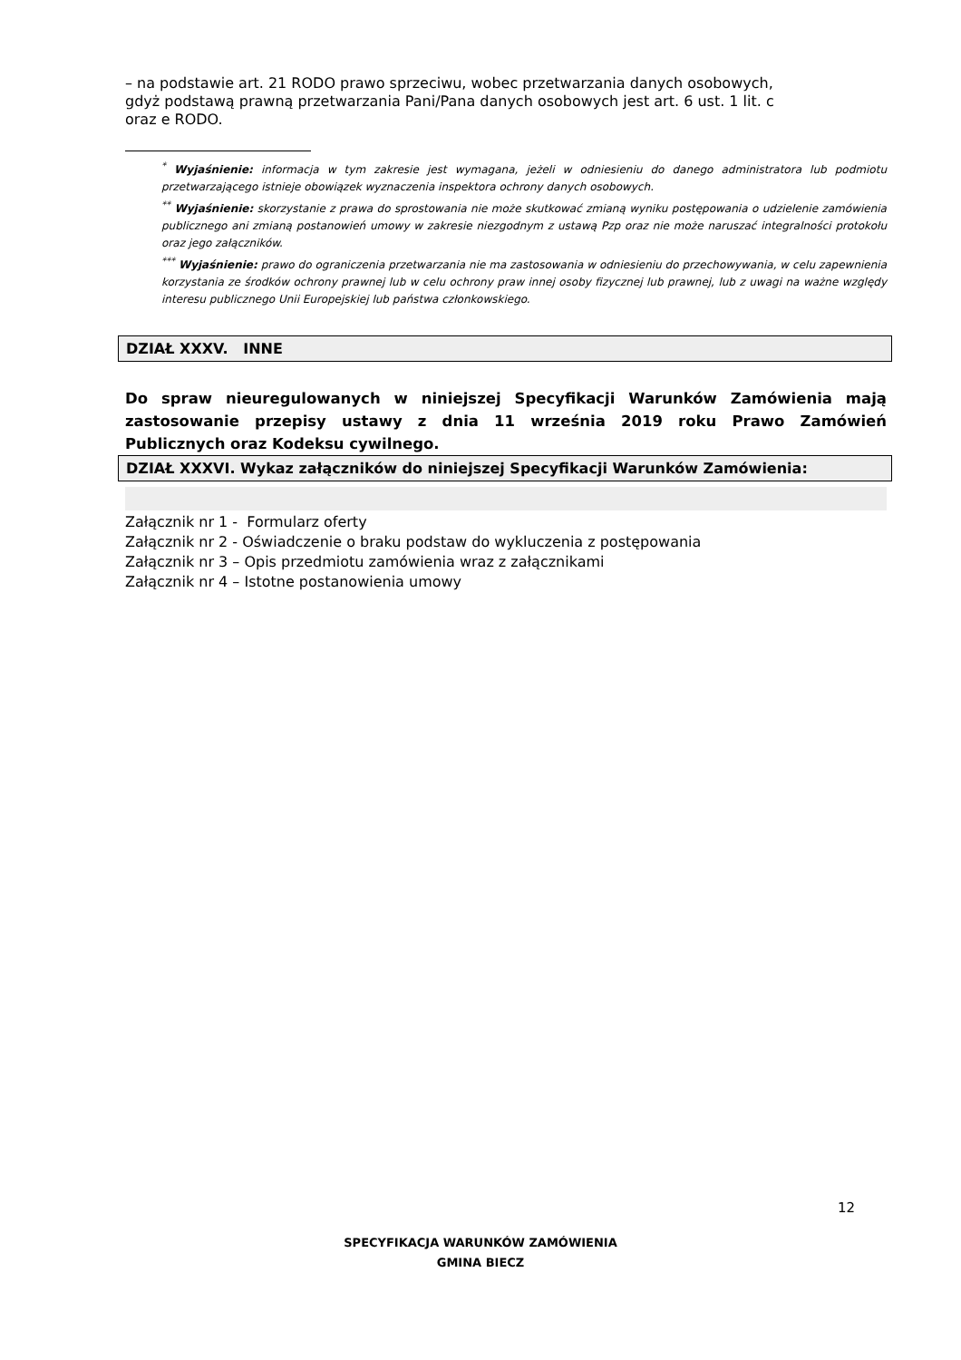– na podstawie art. 21 RODO prawo sprzeciwu, wobec przetwarzania danych osobowych,
gdyż podstawą prawną przetwarzania Pani/Pana danych osobowych jest art. 6 ust. 1 lit. c
oraz e RODO.
<sup>*</sup> Wyjaśnienie: informacja w tym zakresie jest wymagana, jeżeli w odniesieniu do danego administratora lub podmiotu przetwarzającego istnieje obowiązek wyznaczenia inspektora ochrony danych osobowych.
<sup>**</sup> Wyjaśnienie: skorzystanie z prawa do sprostowania nie może skutkować zmianą wyniku postępowania o udzielenie zamówienia publicznego ani zmianą postanowień umowy w zakresie niezgodnym z ustawą Pzp oraz nie może naruszać integralności protokołu oraz jego załączników.
<sup>***</sup> Wyjaśnienie: prawo do ograniczenia przetwarzania nie ma zastosowania w odniesieniu do przechowywania, w celu zapewnienia korzystania ze środków ochrony prawnej lub w celu ochrony praw innej osoby fizycznej lub prawnej, lub z uwagi na ważne względy interesu publicznego Unii Europejskiej lub państwa członkowskiego.
DZIAŁ XXXV. INNE
Do spraw nieuregulowanych w niniejszej Specyfikacji Warunków Zamówienia mają zastosowanie przepisy ustawy z dnia 11 września 2019 roku Prawo Zamówień Publicznych oraz Kodeksu cywilnego.
DZIAŁ XXXVI. Wykaz załączników do niniejszej Specyfikacji Warunków Zamówienia:
Załącznik nr 1 - Formularz oferty
Załącznik nr 2 - Oświadczenie o braku podstaw do wykluczenia z postępowania
Załącznik nr 3 – Opis przedmiotu zamówienia wraz z załącznikami
Załącznik nr 4 – Istotne postanowienia umowy
12
SPECYFIKACJA WARUNKÓW ZAMÓWIENIA
GMINA BIECZ